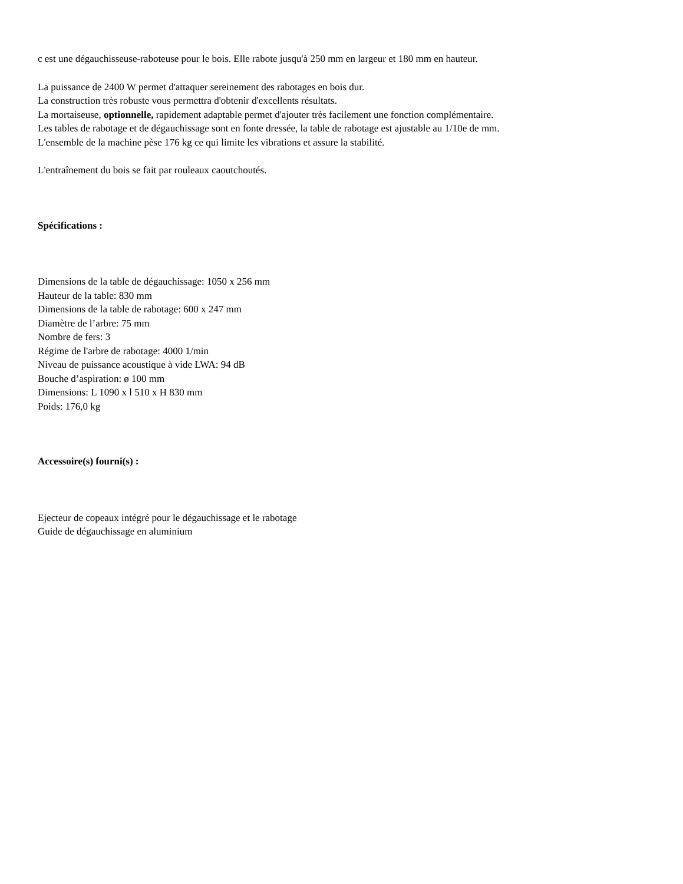c est une dégauchisseuse-raboteuse pour le bois. Elle rabote jusqu'à 250 mm en largeur et 180 mm en hauteur.
La puissance de 2400 W permet d'attaquer sereinement des rabotages en bois dur.
La construction très robuste vous permettra d'obtenir d'excellents résultats.
La mortaiseuse, optionnelle, rapidement adaptable permet d'ajouter très facilement une fonction complémentaire.
Les tables de rabotage et de dégauchissage sont en fonte dressée, la table de rabotage est ajustable au 1/10e de mm.
L'ensemble de la machine pèse 176 kg ce qui limite les vibrations et assure la stabilité.
L'entraînement du bois se fait par rouleaux caoutchoutés.
Spécifications :
Dimensions de la table de dégauchissage: 1050 x 256 mm
Hauteur de la table: 830 mm
Dimensions de la table de rabotage: 600 x 247 mm
Diamètre de l’arbre: 75 mm
Nombre de fers: 3
Régime de l'arbre de rabotage: 4000 1/min
Niveau de puissance acoustique à vide LWA: 94 dB
Bouche d’aspiration: ø 100 mm
Dimensions: L 1090 x l 510 x H 830 mm
Poids: 176,0 kg
Accessoire(s) fourni(s) :
Ejecteur de copeaux intégré pour le dégauchissage et le rabotage
Guide de dégauchissage en aluminium